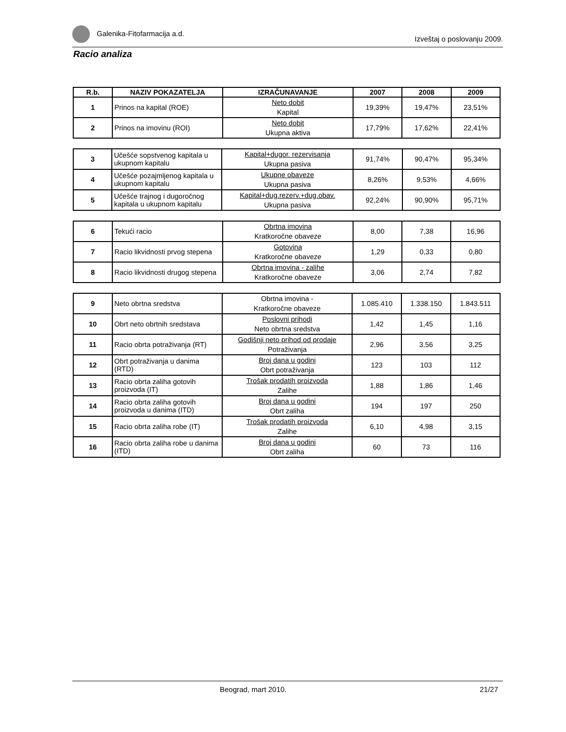Galenika-Fitofarmacija a.d. Izveštaj o poslovanju 2009.
Racio analiza
| R.b. | NAZIV POKAZATELJA | IZRAČUNAVANJE | 2007 | 2008 | 2009 |
| --- | --- | --- | --- | --- | --- |
| 1 | Prinos na kapital (ROE) | Neto dobit Kapital | 19,39% | 19,47% | 23,51% |
| 2 | Prinos na imovinu (ROI) | Neto dobit Ukupna aktiva | 17,79% | 17,62% | 22,41% |
| 3 | Učešće sopstvenog kapitala u ukupnom kapitalu | Kapital+dugor. rezervisanja Ukupna pasiva | 91,74% | 90,47% | 95,34% |
| 4 | Učešće pozajmljenog kapitala u ukupnom kapitalu | Ukupne obaveze Ukupna pasiva | 8,26% | 9,53% | 4,66% |
| 5 | Učešće trajnog i dugoročnog kapitala u ukupnom kapitalu | Kapital+dug.rezerv.+dug.obav. Ukupna pasiva | 92,24% | 90,90% | 95,71% |
| 6 | Tekući racio | Obrtna imovina Kratkoročne obaveze | 8,00 | 7,38 | 16,96 |
| 7 | Racio likvidnosti prvog stepena | Gotovina Kratkoročne obaveze | 1,29 | 0,33 | 0,80 |
| 8 | Racio likvidnosti drugog stepena | Obrtna imovina - zalihe Kratkoročne obaveze | 3,06 | 2,74 | 7,82 |
| 9 | Neto obrtna sredstva | Obrtna imovina - Kratkoročne obaveze | 1.085.410 | 1.338.150 | 1.843.511 |
| 10 | Obrt neto obrtnih sredstava | Poslovni prihodi Neto obrtna sredstva | 1,42 | 1,45 | 1,16 |
| 11 | Racio obrta potraživanja (RT) | Godišnji neto prihod od prodaje Potraživanja | 2,96 | 3,56 | 3,25 |
| 12 | Obrt potraživanja u danima (RTD) | Broj dana u godini Obrt potraživanja | 123 | 103 | 112 |
| 13 | Racio obrta zaliha gotovih proizvoda (IT) | Trošak prodatih proizvoda Zalihe | 1,88 | 1,86 | 1,46 |
| 14 | Racio obrta zaliha gotovih proizvoda u danima (ITD) | Broj dana u godini Obrt zaliha | 194 | 197 | 250 |
| 15 | Racio obrta zaliha robe (IT) | Trošak prodatih proizvoda Zalihe | 6,10 | 4,98 | 3,15 |
| 16 | Racio obrta zaliha robe u danima (ITD) | Broj dana u godini Obrt zaliha | 60 | 73 | 116 |
Beograd, mart 2010. 21/27